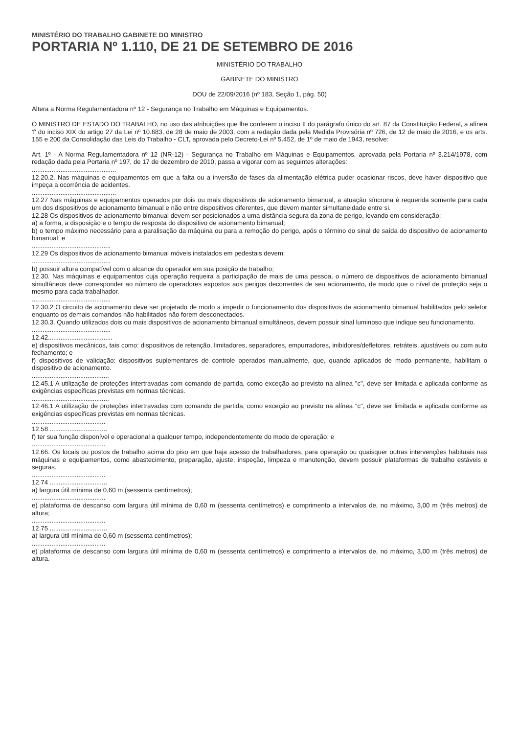MINISTÉRIO DO TRABALHO GABINETE DO MINISTRO
PORTARIA Nº 1.110, DE 21 DE SETEMBRO DE 2016
MINISTÉRIO DO TRABALHO
GABINETE DO MINISTRO
DOU de 22/09/2016 (nº 183, Seção 1, pág. 50)
Altera a Norma Regulamentadora nº 12 - Segurança no Trabalho em Máquinas e Equipamentos.
O MINISTRO DE ESTADO DO TRABALHO, no uso das atribuições que lhe conferem o inciso II do parágrafo único do art. 87 da Constituição Federal, a alínea 'f' do inciso XIX do artigo 27 da Lei nº 10.683, de 28 de maio de 2003, com a redação dada pela Medida Provisória nº 726, de 12 de maio de 2016, e os arts. 155 e 200 da Consolidação das Leis do Trabalho - CLT, aprovada pelo Decreto-Lei nº 5.452, de 1º de maio de 1943, resolve:
Art. 1º - A Norma Regulamentadora nº 12 (NR-12) - Segurança no Trabalho em Máquinas e Equipamentos, aprovada pela Portaria nº 3.214/1978, com redação dada pela Portaria nº 197, de 17 de dezembro de 2010, passa a vigorar com as seguintes alterações:
...............................................
12.20.2. Nas máquinas e equipamentos em que a falta ou a inversão de fases da alimentação elétrica puder ocasionar riscos, deve haver dispositivo que impeça a ocorrência de acidentes.
...............................................
12.27 Nas máquinas e equipamentos operados por dois ou mais dispositivos de acionamento bimanual, a atuação síncrona é requerida somente para cada um dos dispositivos de acionamento bimanual e não entre dispositivos diferentes, que devem manter simultaneidade entre si.
12.28 Os dispositivos de acionamento bimanual devem ser posicionados a uma distância segura da zona de perigo, levando em consideração:
a) a forma, a disposição e o tempo de resposta do dispositivo de acionamento bimanual;
b) o tempo máximo necessário para a paralisação da máquina ou para a remoção do perigo, após o término do sinal de saída do dispositivo de acionamento bimanual; e
............................................
12.29 Os dispositivos de acionamento bimanual móveis instalados em pedestais devem:
............................................
b) possuir altura compatível com o alcance do operador em sua posição de trabalho;
12.30. Nas máquinas e equipamentos cuja operação requeira a participação de mais de uma pessoa, o número de dispositivos de acionamento bimanual simultâneos deve corresponder ao número de operadores expostos aos perigos decorrentes de seu acionamento, de modo que o nível de proteção seja o mesmo para cada trabalhador.
............................................
12.30.2 O circuito de acionamento deve ser projetado de modo a impedir o funcionamento dos dispositivos de acionamento bimanual habilitados pelo seletor enquanto os demais comandos não habilitados não forem desconectados.
12.30.3. Quando utilizados dois ou mais dispositivos de acionamento bimanual simultâneos, devem possuir sinal luminoso que indique seu funcionamento.
............................................
12.42....................................
e) dispositivos mecânicos, tais como: dispositivos de retenção, limitadores, separadores, empurradores, inibidores/defletores, retráteis, ajustáveis ou com auto fechamento; e
f) dispositivos de validação: dispositivos suplementares de controle operados manualmente, que, quando aplicados de modo permanente, habilitam o dispositivo de acionamento.
...........................................
12.45.1 A utilização de proteções intertravadas com comando de partida, como exceção ao previsto na alínea "c", deve ser limitada e aplicada conforme as exigências específicas previstas em normas técnicas.
...........................................
12.46.1 A utilização de proteções intertravadas com comando de partida, como exceção ao previsto na alínea "c", deve ser limitada e aplicada conforme as exigências específicas previstas em normas técnicas.
.........................................
12.58 ................................
f) ter sua função disponível e operacional a qualquer tempo, independentemente do modo de operação; e
.........................................
12.66. Os locais ou postos de trabalho acima do piso em que haja acesso de trabalhadores, para operação ou quaisquer outras intervenções habituais nas máquinas e equipamentos, como abastecimento, preparação, ajuste, inspeção, limpeza e manutenção, devem possuir plataformas de trabalho estáveis e seguras.
.........................................
12.74 ................................
a) largura útil mínima de 0,60 m (sessenta centímetros);
.........................................
e) plataforma de descanso com largura útil mínima de 0,60 m (sessenta centímetros) e comprimento a intervalos de, no máximo, 3,00 m (três metros) de altura;
.........................................
12.75 ................................
a) largura útil mínima de 0,60 m (sessenta centímetros);
.........................................
e) plataforma de descanso com largura útil mínima de 0,60 m (sessenta centímetros) e comprimento a intervalos de, no máximo, 3,00 m (três metros) de altura.